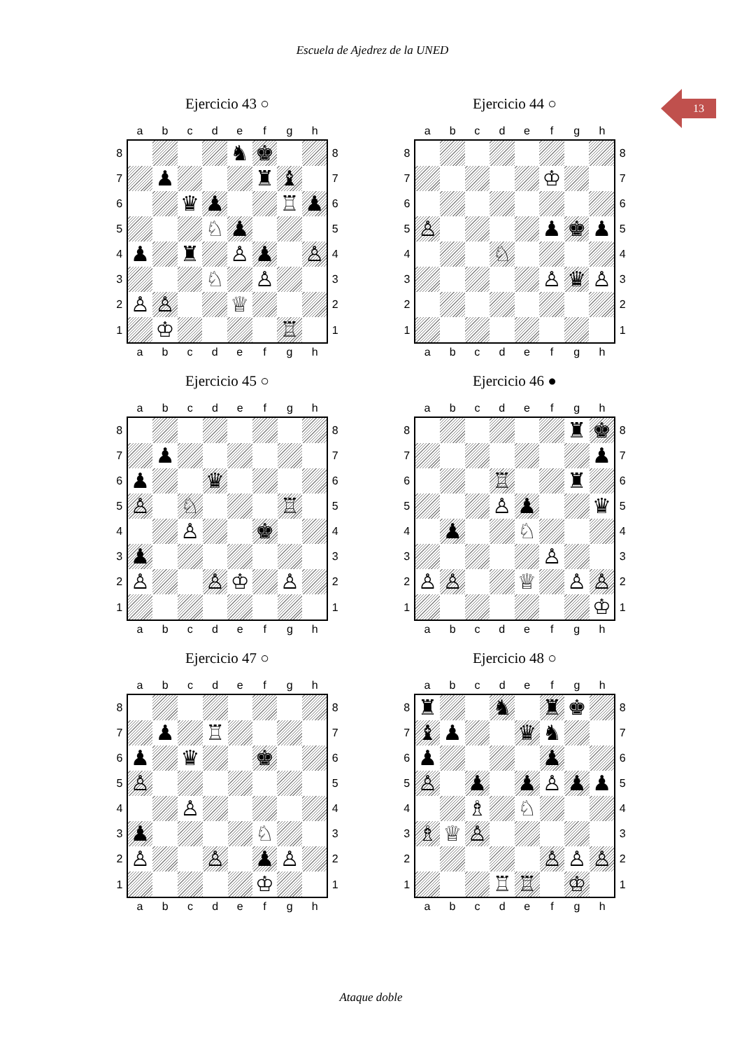Escuela de Ajedrez de la UNED
13
Ejercicio 43 ○
| | a | b | c | d | e | f | g | h | |
| --- | --- | --- | --- | --- | --- | --- | --- | --- | --- |
| 8 | | | | | ♞ | ♚ | | | 8 |
| 7 | | ♟ | | | | ♜ | ♝ | | 7 |
| 6 | | | ♛ | ♟ | | | ♖ | ♟ | 6 |
| 5 | | | | ♘ | ♟ | | | | 5 |
| 4 | ♟ | | ♜ | | ♙ | ♟ | | ♙ | 4 |
| 3 | | | | ♘ | | ♙ | | | 3 |
| 2 | ♙ | ♙ | | | ♕ | | | | 2 |
| 1 | | ♔ | | | | | ♖ | | 1 |
| | a | b | c | d | e | f | g | h | |
Ejercicio 44 ○
| | a | b | c | d | e | f | g | h | |
| --- | --- | --- | --- | --- | --- | --- | --- | --- | --- |
| 8 | | | | | | | | | 8 |
| 7 | | | | | | ♔ | | | 7 |
| 6 | | | | | | | | | 6 |
| 5 | ♙ | | | | | ♟ | ♚ | ♟ | 5 |
| 4 | | | | ♘ | | | | | 4 |
| 3 | | | | | | ♙ | ♛ | ♙ | 3 |
| 2 | | | | | | | | | 2 |
| 1 | | | | | | | | | 1 |
| | a | b | c | d | e | f | g | h | |
Ejercicio 45 ○
| | a | b | c | d | e | f | g | h | |
| --- | --- | --- | --- | --- | --- | --- | --- | --- | --- |
| 8 | | | | | | | | | 8 |
| 7 | | ♟ | | | | | | | 7 |
| 6 | ♟ | | | ♛ | | | | | 6 |
| 5 | ♙ | | ♘ | | | | ♖ | | 5 |
| 4 | | | ♙ | | | ♚ | | | 4 |
| 3 | ♟ | | | | | | | | 3 |
| 2 | ♙ | | | ♙ | ♔ | | ♙ | | 2 |
| 1 | | | | | | | | | 1 |
| | a | b | c | d | e | f | g | h | |
Ejercicio 46 ●
| | a | b | c | d | e | f | g | h | |
| --- | --- | --- | --- | --- | --- | --- | --- | --- | --- |
| 8 | | | | | | | ♜ | ♚ | 8 |
| 7 | | | | | | | | ♟ | 7 |
| 6 | | | | ♖ | | | ♜ | | 6 |
| 5 | | | | ♙ | ♟ | | | ♛ | 5 |
| 4 | | ♟ | | | ♘ | | | | 4 |
| 3 | | | | | | ♙ | | | 3 |
| 2 | ♙ | ♙ | | | ♕ | | ♙ | ♙ | 2 |
| 1 | | | | | | | | ♔ | 1 |
| | a | b | c | d | e | f | g | h | |
Ejercicio 47 ○
| | a | b | c | d | e | f | g | h | |
| --- | --- | --- | --- | --- | --- | --- | --- | --- | --- |
| 8 | | | | | | | | | 8 |
| 7 | | ♟ | | ♖ | | | | | 7 |
| 6 | ♟ | | ♛ | | | ♚ | | | 6 |
| 5 | ♙ | | | | | | | | 5 |
| 4 | | | ♙ | | | | | | 4 |
| 3 | ♟ | | | | | ♘ | | | 3 |
| 2 | ♙ | | | ♙ | | ♟ | ♙ | | 2 |
| 1 | | | | | | ♔ | | | 1 |
| | a | b | c | d | e | f | g | h | |
Ejercicio 48 ○
| | a | b | c | d | e | f | g | h | |
| --- | --- | --- | --- | --- | --- | --- | --- | --- | --- |
| 8 | ♜ | | | ♞ | | ♜ | ♚ | | 8 |
| 7 | ♝ | ♟ | | | ♛ | ♞ | | | 7 |
| 6 | ♟ | | | | | ♟ | | | 6 |
| 5 | ♙ | | ♟ | | ♟ | ♙ | ♟ | ♟ | 5 |
| 4 | | | ♗ | | ♘ | | | | 4 |
| 3 | ♗ | ♕ | ♙ | | | | | | 3 |
| 2 | | | | | | ♙ | ♙ | ♙ | 2 |
| 1 | | | | ♖ | ♖ | | ♔ | | 1 |
| | a | b | c | d | e | f | g | h | |
Ataque doble